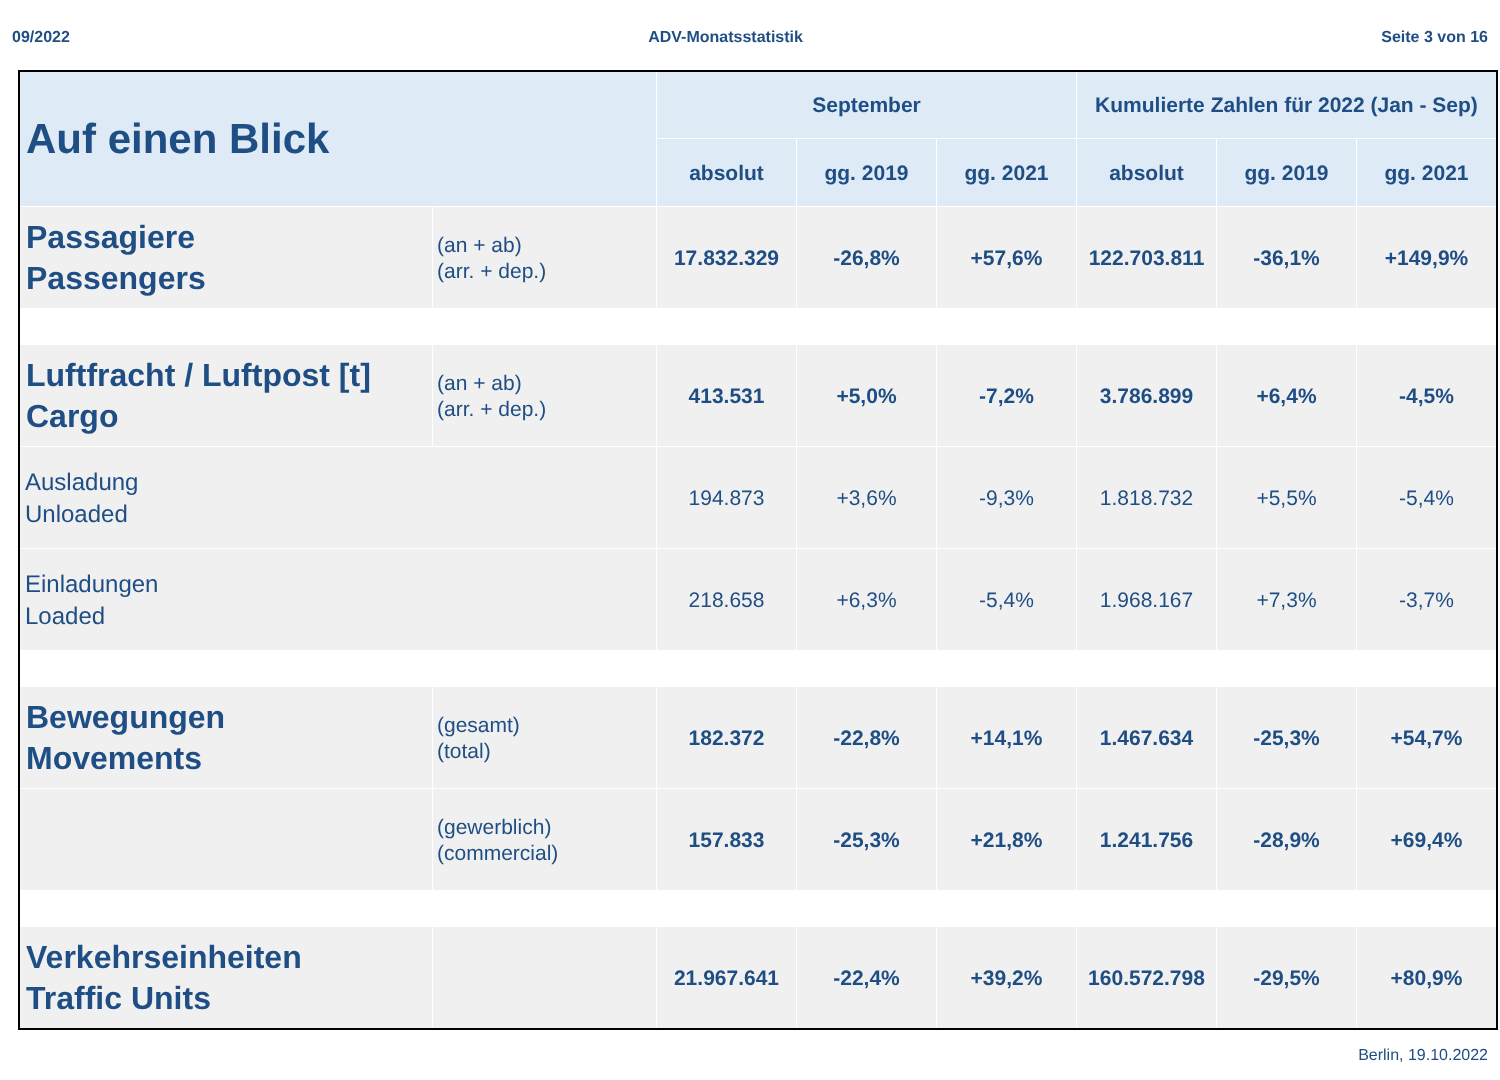09/2022 ADV-Monatsstatistik Seite 3 von 16
| Auf einen Blick | | September | | | Kumulierte Zahlen für 2022 (Jan - Sep) | | |
| --- | --- | --- | --- | --- | --- | --- | --- |
| | | absolut | gg. 2019 | gg. 2021 | absolut | gg. 2019 | gg. 2021 |
| Passagiere Passengers | (an + ab) (arr. + dep.) | 17.832.329 | -26,8% | +57,6% | 122.703.811 | -36,1% | +149,9% |
| Luftfracht / Luftpost [t] Cargo | (an + ab) (arr. + dep.) | 413.531 | +5,0% | -7,2% | 3.786.899 | +6,4% | -4,5% |
| Ausladung Unloaded | | 194.873 | +3,6% | -9,3% | 1.818.732 | +5,5% | -5,4% |
| Einladungen Loaded | | 218.658 | +6,3% | -5,4% | 1.968.167 | +7,3% | -3,7% |
| Bewegungen Movements | (gesamt) (total) | 182.372 | -22,8% | +14,1% | 1.467.634 | -25,3% | +54,7% |
| | (gewerblich) (commercial) | 157.833 | -25,3% | +21,8% | 1.241.756 | -28,9% | +69,4% |
| Verkehrseinheiten Traffic Units | | 21.967.641 | -22,4% | +39,2% | 160.572.798 | -29,5% | +80,9% |
Berlin, 19.10.2022